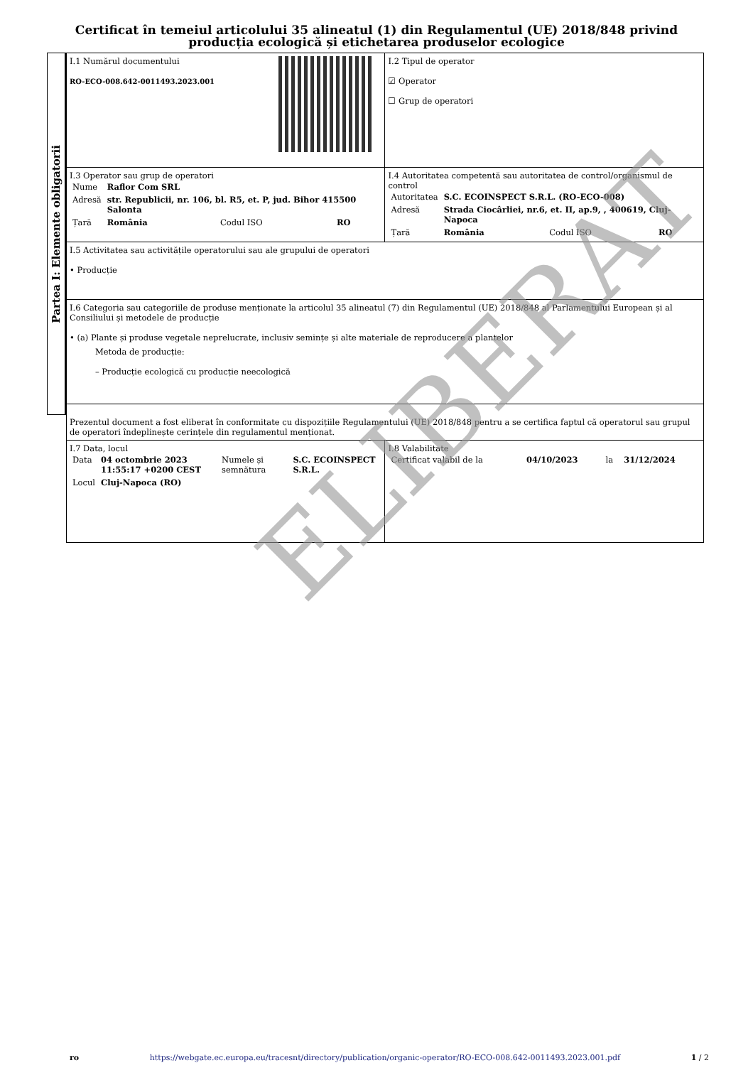Certificat în temeiul articolului 35 alineatul (1) din Regulamentul (UE) 2018/848 privind producția ecologică și etichetarea produselor ecologice
Partea I: Elemente obligatorii
| I.1 Numărul documentului RO-ECO-008.642-0011493.2023.001 | I.2 Tipul de operator ☑ Operator ☐ Grup de operatori |
| I.3 Operator sau grup de operatori / Nume / Raflor Com SRL / / / / Adresă / str. Republicii, nr. 106, bl. R5, et. P, jud. Bihor 415500 Salonta / / / / Țară / România / Codul ISO / RO / | I.4 Autoritatea competentă sau autoritatea de control/organismul de control / Autoritatea / S.C. ECOINSPECT S.R.L. (RO-ECO-008) / / / / Adresă / Strada Ciocârliei, nr.6, et. II, ap.9, , 400619, Cluj-Napoca / / / / Țară / România / Codul ISO / RO / |
| I.5 Activitatea sau activitățile operatorului sau ale grupului de operatori • Producție | |
| I.6 Categoria sau categoriile de produse menționate la articolul 35 alineatul (7) din Regulamentul (UE) 2018/848 al Parlamentului European și al Consiliului și metodele de producție • (a) Plante și produse vegetale neprelucrate, inclusiv semințe și alte materiale de reproducere a plantelor Metoda de producție: – Producție ecologică cu producție neecologică | |
| Prezentul document a fost eliberat în conformitate cu dispozițiile Regulamentului (UE) 2018/848 pentru a se certifica faptul că operatorul sau grupul de operatori îndeplinește cerințele din regulamentul menționat. | |
| I.7 Data, locul / Data / 04 octombrie 2023 11:55:17 +0200 CEST / Numele și semnătura / S.C. ECOINSPECT S.R.L. / / Locul / Cluj-Napoca (RO) / / / | I.8 Valabilitate / Certificat valabil de la / 04/10/2023 / la / 31/12/2024 / |
ELIBERAT
ro https://webgate.ec.europa.eu/tracesnt/directory/publication/organic-operator/RO-ECO-008.642-0011493.2023.001.pdf 1 / 2